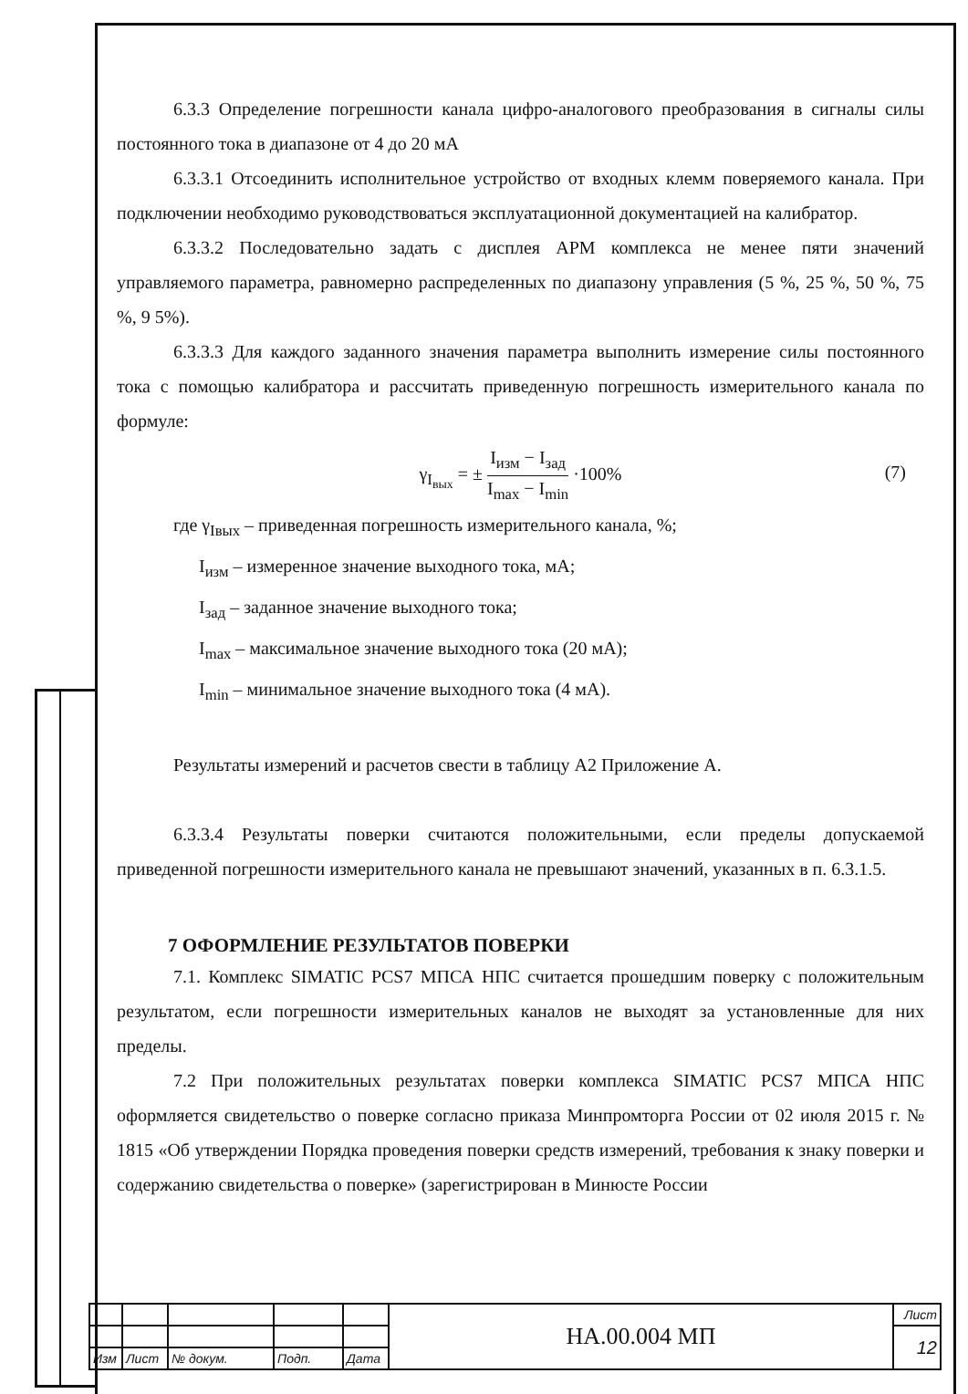6.3.3 Определение погрешности канала цифро-аналогового преобразования в сигналы силы постоянного тока в диапазоне от 4 до 20 мА
6.3.3.1 Отсоединить исполнительное устройство от входных клемм поверяемого канала. При подключении необходимо руководствоваться эксплуатационной документацией на калибратор.
6.3.3.2 Последовательно задать с дисплея АРМ комплекса не менее пяти значений управляемого параметра, равномерно распределенных по диапазону управления (5 %, 25 %, 50 %, 75 %, 9 5%).
6.3.3.3 Для каждого заданного значения параметра выполнить измерение силы постоянного тока с помощью калибратора и рассчитать приведенную погрешность измерительного канала по формуле:
γ<sub>I<sub>вых</sub></sub> = ± I<sub>изм</sub> − I<sub>зад</sub> I<sub>max</sub> − I<sub>min</sub> ·100%
(7)
где γ<sub>Iвых</sub> – приведенная погрешность измерительного канала, %;
I<sub>изм</sub> – измеренное значение выходного тока, мА;
I<sub>зад</sub> – заданное значение выходного тока;
I<sub>max</sub> – максимальное значение выходного тока (20 мА);
I<sub>min</sub> – минимальное значение выходного тока (4 мА).
Результаты измерений и расчетов свести в таблицу А2 Приложение А.
6.3.3.4 Результаты поверки считаются положительными, если пределы допускаемой приведенной погрешности измерительного канала не превышают значений, указанных в п. 6.3.1.5.
7 ОФОРМЛЕНИЕ РЕЗУЛЬТАТОВ ПОВЕРКИ
7.1. Комплекс SIMATIC PCS7 МПСА НПС считается прошедшим поверку с положительным результатом, если погрешности измерительных каналов не выходят за установленные для них пределы.
7.2 При положительных результатах поверки комплекса SIMATIC PCS7 МПСА НПС оформляется свидетельство о поверке согласно приказа Минпромторга России от 02 июля 2015 г. № 1815 «Об утверждении Порядка проведения поверки средств измерений, требования к знаку поверки и содержанию свидетельства о поверке» (зарегистрирован в Минюсте России
| | | | | | НА.00.004 МП | Лист |
| | | | | | | 12 |
| Изм | Лист | № докум. | Подп. | Дата | | |